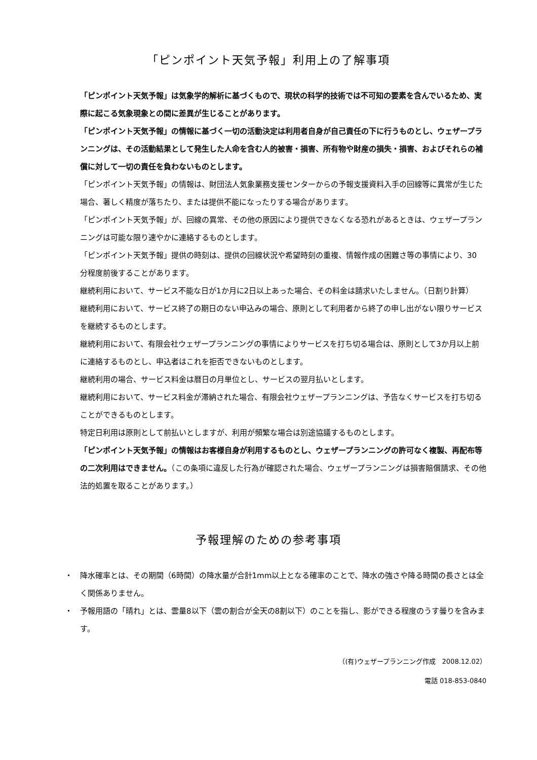「ピンポイント天気予報」利用上の了解事項
「ピンポイント天気予報」は気象学的解析に基づくもので、現状の科学的技術では不可知の要素を含んでいるため、実際に起こる気象現象との間に差異が生じることがあります。
「ピンポイント天気予報」の情報に基づく一切の活動決定は利用者自身が自己責任の下に行うものとし、ウェザープランニングは、その活動結果として発生した人命を含む人的被害・損害、所有物や財産の損失・損害、およびそれらの補償に対して一切の責任を負わないものとします。
「ピンポイント天気予報」の情報は、財団法人気象業務支援センターからの予報支援資料入手の回線等に異常が生じた場合、著しく精度が落ちたり、または提供不能になったりする場合があります。
「ピンポイント天気予報」が、回線の異常、その他の原因により提供できなくなる恐れがあるときは、ウェザープランニングは可能な限り速やかに連絡するものとします。
「ピンポイント天気予報」提供の時刻は、提供の回線状況や希望時刻の重複、情報作成の困難さ等の事情により、30 分程度前後することがあります。
継続利用において、サービス不能な日が1か月に2日以上あった場合、その料金は請求いたしません。（日割り計算）
継続利用において、サービス終了の期日のない申込みの場合、原則として利用者から終了の申し出がない限りサービスを継続するものとします。
継続利用において、有限会社ウェザープランニングの事情によりサービスを打ち切る場合は、原則として3か月以上前に連絡するものとし、申込者はこれを拒否できないものとします。
継続利用の場合、サービス料金は暦日の月単位とし、サービスの翌月払いとします。
継続利用において、サービス料金が滞納された場合、有限会社ウェザープランニングは、予告なくサービスを打ち切ることができるものとします。
特定日利用は原則として前払いとしますが、利用が頻繁な場合は別途協議するものとします。
「ピンポイント天気予報」の情報はお客様自身が利用するものとし、ウェザープランニングの許可なく複製、再配布等の二次利用はできません。（この条項に違反した行為が確認された場合、ウェザープランニングは損害賠償請求、その他法的処置を取ることがあります。）
予報理解のための参考事項
・ 降水確率とは、その期間（6時間）の降水量が合計1mm以上となる確率のことで、降水の強さや降る時間の長さとは全く関係ありません。
・ 予報用語の「晴れ」とは、雲量8以下（雲の割合が全天の8割以下）のことを指し、影ができる程度のうす曇りを含みます。
（(有)ウェザープランニング作成　2008.12.02）
電話 018-853-0840